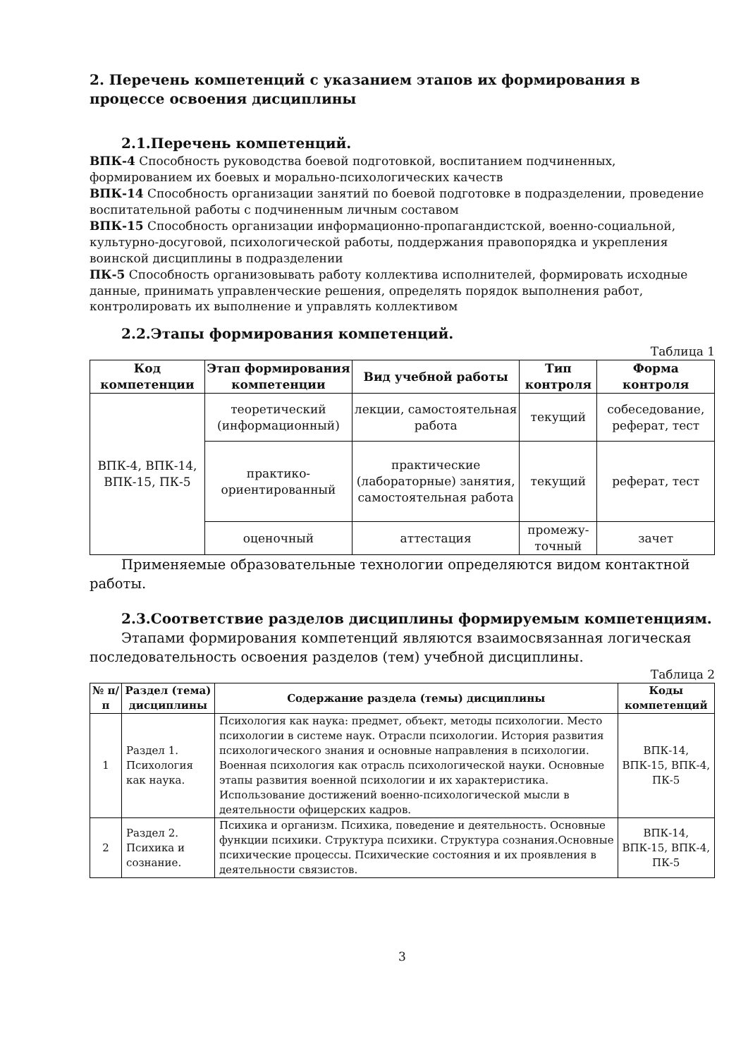2. Перечень компетенций с указанием этапов их формирования в процессе освоения дисциплины
2.1.Перечень компетенций.
ВПК-4 Способность руководства боевой подготовкой, воспитанием подчиненных, формированием их боевых и морально-психологических качеств
ВПК-14 Способность организации занятий по боевой подготовке в подразделении, проведение воспитательной работы с подчиненным личным составом
ВПК-15 Способность организации информационно-пропагандистской, военно-социальной, культурно-досуговой, психологической работы, поддержания правопорядка и укрепления воинской дисциплины в подразделении
ПК-5 Способность организовывать работу коллектива исполнителей, формировать исходные данные, принимать управленческие решения, определять порядок выполнения работ, контролировать их выполнение и управлять коллективом
2.2.Этапы формирования компетенций.
Таблица 1
| Код компетенции | Этап формирования компетенции | Вид учебной работы | Тип контроля | Форма контроля |
| --- | --- | --- | --- | --- |
| ВПК-4, ВПК-14, ВПК-15, ПК-5 | теоретический (информационный) | лекции, самостоятельная работа | текущий | собеседование, реферат, тест |
| | практико-ориентированный | практические (лабораторные) занятия, самостоятельная работа | текущий | реферат, тест |
| | оценочный | аттестация | промежу-точный | зачет |
Применяемые образовательные технологии определяются видом контактной работы.
2.3.Соответствие разделов дисциплины формируемым компетенциям.
Этапами формирования компетенций являются взаимосвязанная логическая последовательность освоения разделов (тем) учебной дисциплины.
Таблица 2
| № п/п | Раздел (тема) дисциплины | Содержание раздела (темы) дисциплины | Коды компетенций |
| --- | --- | --- | --- |
| 1 | Раздел 1. Психология как наука. | Психология как наука: предмет, объект, методы психологии. Место психологии в системе наук. Отрасли психологии. История развития психологического знания и основные направления в психологии. Военная психология как отрасль психологической науки. Основные этапы развития военной психологии и их характеристика. Использование достижений военно-психологической мысли в деятельности офицерских кадров. | ВПК-14, ВПК-15, ВПК-4, ПК-5 |
| 2 | Раздел 2. Психика и сознание. | Психика и организм. Психика, поведение и деятельность. Основные функции психики. Структура психики. Структура сознания.Основные психические процессы. Психические состояния и их проявления в деятельности связистов. | ВПК-14, ВПК-15, ВПК-4, ПК-5 |
3